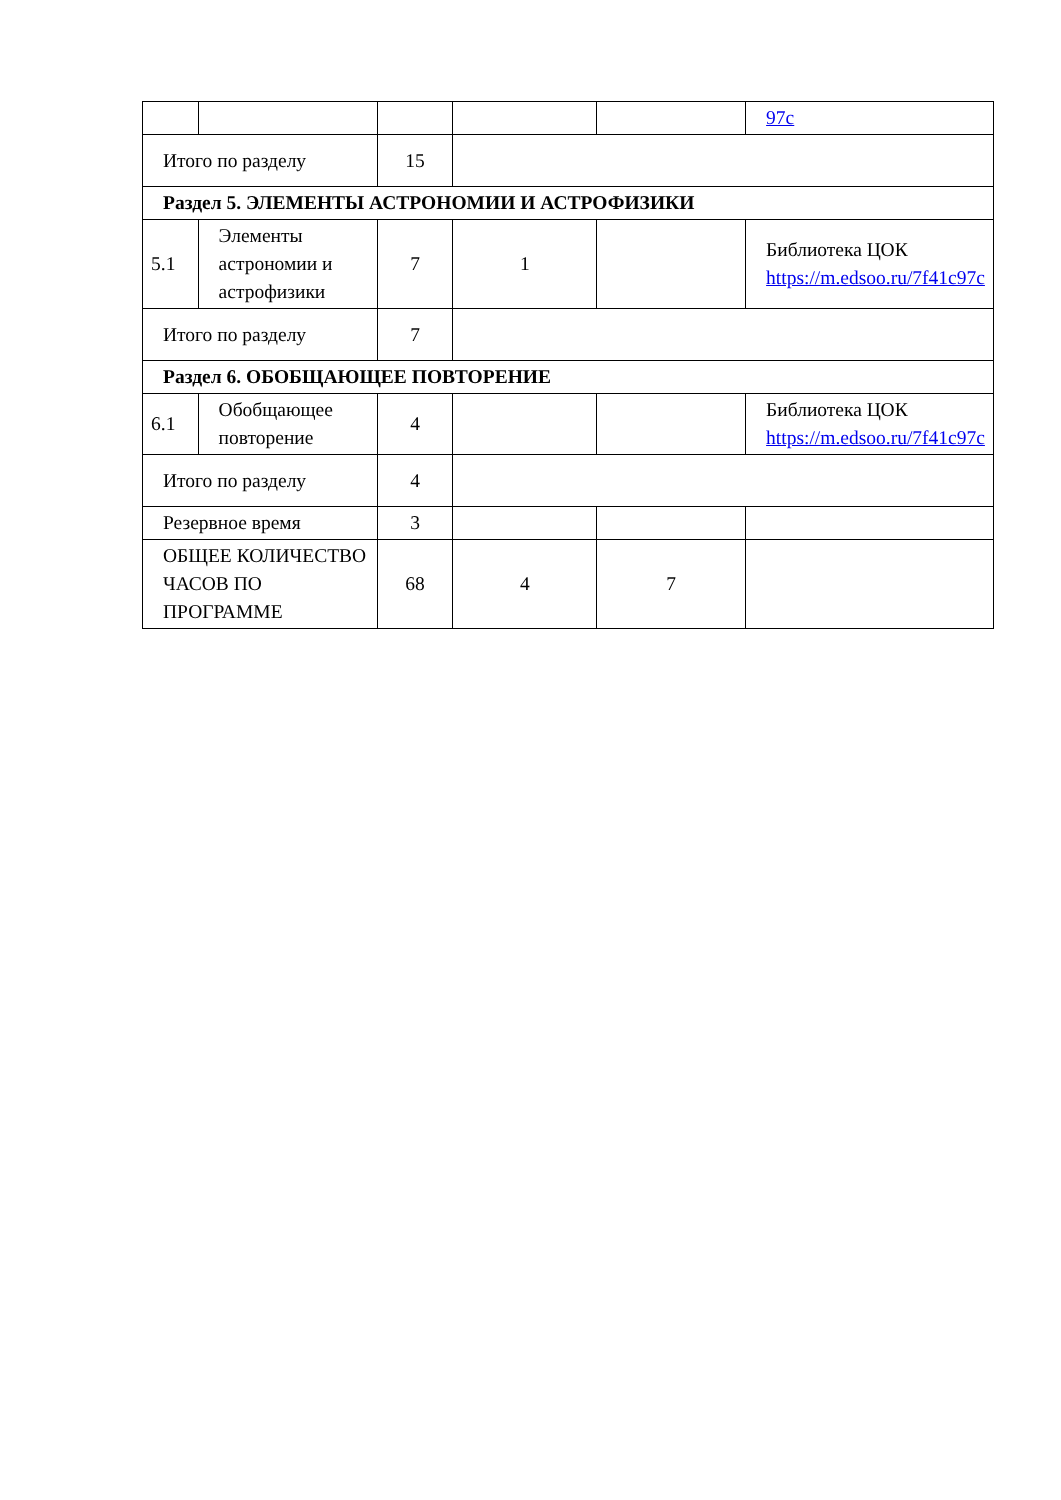| | | | | | 97c |
| Итого по разделу | | 15 | | | |
| Раздел 5. ЭЛЕМЕНТЫ АСТРОНОМИИ И АСТРОФИЗИКИ | | | | | |
| 5.1 | Элементы астрономии и астрофизики | 7 | 1 | | Библиотека ЦОК https://m.edsoo.ru/7f41c97c |
| Итого по разделу | | 7 | | | |
| Раздел 6. ОБОБЩАЮЩЕЕ ПОВТОРЕНИЕ | | | | | |
| 6.1 | Обобщающее повторение | 4 | | | Библиотека ЦОК https://m.edsoo.ru/7f41c97c |
| Итого по разделу | | 4 | | | |
| Резервное время | | 3 | | | |
| ОБЩЕЕ КОЛИЧЕСТВО ЧАСОВ ПО ПРОГРАММЕ | | 68 | 4 | 7 | |